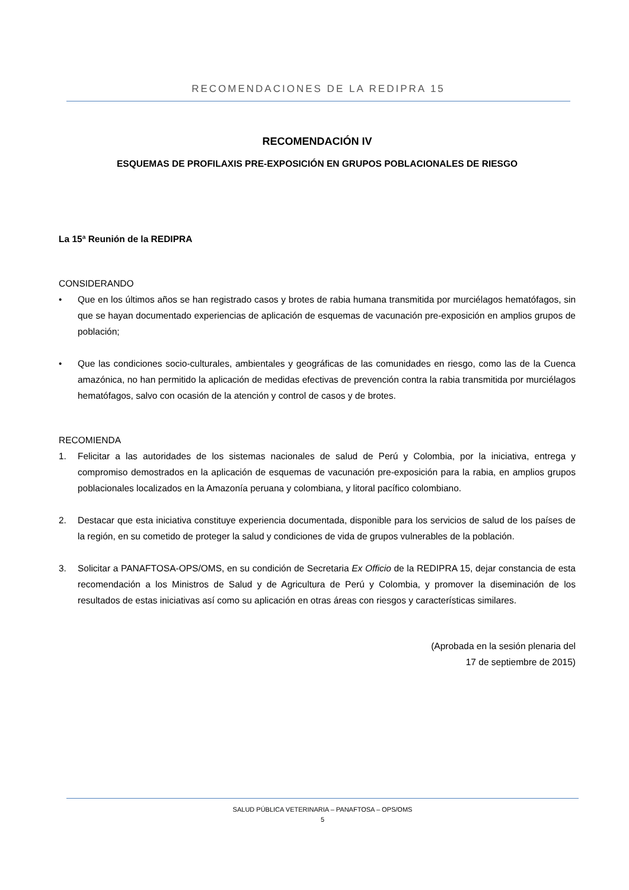RECOMENDACIONES DE LA REDIPRA 15
RECOMENDACIÓN IV
ESQUEMAS DE PROFILAXIS PRE-EXPOSICIÓN EN GRUPOS POBLACIONALES DE RIESGO
La 15ª Reunión de la REDIPRA
CONSIDERANDO
• Que en los últimos años se han registrado casos y brotes de rabia humana transmitida por murciélagos hematófagos, sin que se hayan documentado experiencias de aplicación de esquemas de vacunación pre-exposición en amplios grupos de población;
• Que las condiciones socio-culturales, ambientales y geográficas de las comunidades en riesgo, como las de la Cuenca amazónica, no han permitido la aplicación de medidas efectivas de prevención contra la rabia transmitida por murciélagos hematófagos, salvo con ocasión de la atención y control de casos y de brotes.
RECOMIENDA
1. Felicitar a las autoridades de los sistemas nacionales de salud de Perú y Colombia, por la iniciativa, entrega y compromiso demostrados en la aplicación de esquemas de vacunación pre-exposición para la rabia, en amplios grupos poblacionales localizados en la Amazonía peruana y colombiana, y litoral pacífico colombiano.
2. Destacar que esta iniciativa constituye experiencia documentada, disponible para los servicios de salud de los países de la región, en su cometido de proteger la salud y condiciones de vida de grupos vulnerables de la población.
3. Solicitar a PANAFTOSA-OPS/OMS, en su condición de Secretaria Ex Officio de la REDIPRA 15, dejar constancia de esta recomendación a los Ministros de Salud y de Agricultura de Perú y Colombia, y promover la diseminación de los resultados de estas iniciativas así como su aplicación en otras áreas con riesgos y características similares.
(Aprobada en la sesión plenaria del
17 de septiembre de 2015)
SALUD PÚBLICA VETERINARIA – PANAFTOSA – OPS/OMS
5